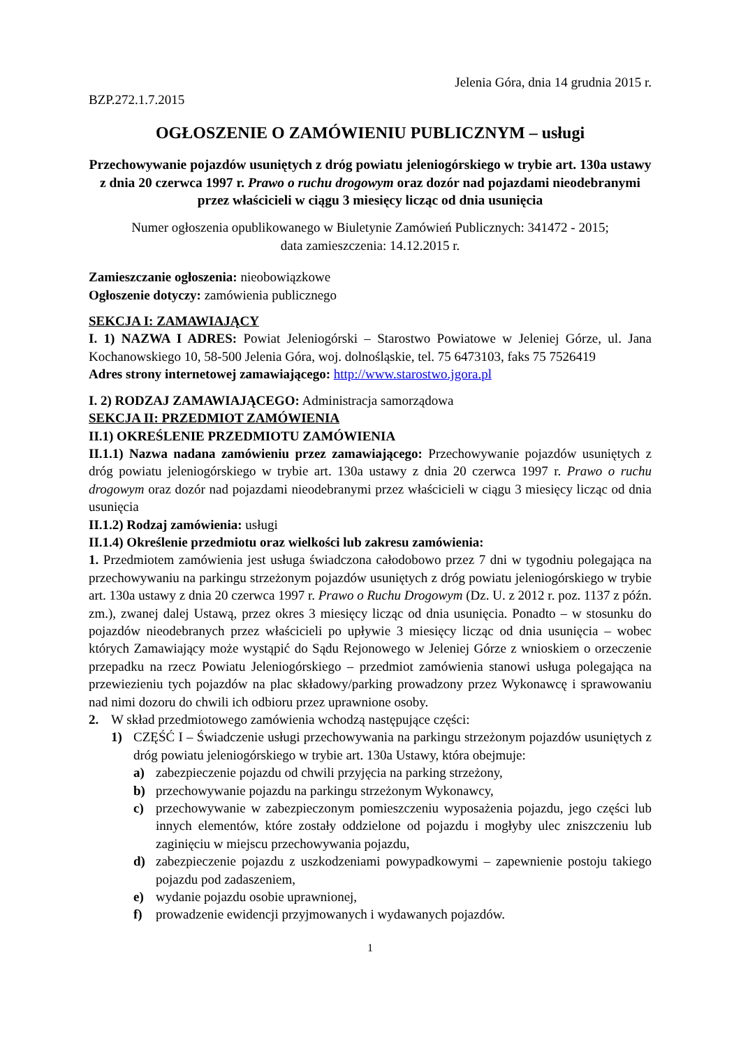Jelenia Góra, dnia 14 grudnia 2015 r.
BZP.272.1.7.2015
OGŁOSZENIE O ZAMÓWIENIU PUBLICZNYM – usługi
Przechowywanie pojazdów usuniętych z dróg powiatu jeleniogórskiego w trybie art. 130a ustawy z dnia 20 czerwca 1997 r. Prawo o ruchu drogowym oraz dozór nad pojazdami nieodebranymi przez właścicieli w ciągu 3 miesięcy licząc od dnia usunięcia
Numer ogłoszenia opublikowanego w Biuletynie Zamówień Publicznych: 341472 - 2015;
data zamieszczenia: 14.12.2015 r.
Zamieszczanie ogłoszenia: nieobowiązkowe
Ogłoszenie dotyczy: zamówienia publicznego
SEKCJA I: ZAMAWIAJĄCY
I. 1) NAZWA I ADRES: Powiat Jeleniogórski – Starostwo Powiatowe w Jeleniej Górze, ul. Jana Kochanowskiego 10, 58-500 Jelenia Góra, woj. dolnośląskie, tel. 75 6473103, faks 75 7526419
Adres strony internetowej zamawiającego: http://www.starostwo.jgora.pl
I. 2) RODZAJ ZAMAWIAJĄCEGO: Administracja samorządowa
SEKCJA II: PRZEDMIOT ZAMÓWIENIA
II.1) OKREŚLENIE PRZEDMIOTU ZAMÓWIENIA
II.1.1) Nazwa nadana zamówieniu przez zamawiającego: Przechowywanie pojazdów usuniętych z dróg powiatu jeleniogórskiego w trybie art. 130a ustawy z dnia 20 czerwca 1997 r. Prawo o ruchu drogowym oraz dozór nad pojazdami nieodebranymi przez właścicieli w ciągu 3 miesięcy licząc od dnia usunięcia
II.1.2) Rodzaj zamówienia: usługi
II.1.4) Określenie przedmiotu oraz wielkości lub zakresu zamówienia:
1. Przedmiotem zamówienia jest usługa świadczona całodobowo przez 7 dni w tygodniu polegająca na przechowywaniu na parkingu strzeżonym pojazdów usuniętych z dróg powiatu jeleniogórskiego w trybie art. 130a ustawy z dnia 20 czerwca 1997 r. Prawo o Ruchu Drogowym (Dz. U. z 2012 r. poz. 1137 z późn. zm.), zwanej dalej Ustawą, przez okres 3 miesięcy licząc od dnia usunięcia. Ponadto – w stosunku do pojazdów nieodebranych przez właścicieli po upływie 3 miesięcy licząc od dnia usunięcia – wobec których Zamawiający może wystąpić do Sądu Rejonowego w Jeleniej Górze z wnioskiem o orzeczenie przepadku na rzecz Powiatu Jeleniogórskiego – przedmiot zamówienia stanowi usługa polegająca na przewiezieniu tych pojazdów na plac składowy/parking prowadzony przez Wykonawcę i sprawowaniu nad nimi dozoru do chwili ich odbioru przez uprawnione osoby.
2. W skład przedmiotowego zamówienia wchodzą następujące części:
1) CZĘŚĆ I – Świadczenie usługi przechowywania na parkingu strzeżonym pojazdów usuniętych z dróg powiatu jeleniogórskiego w trybie art. 130a Ustawy, która obejmuje:
a) zabezpieczenie pojazdu od chwili przyjęcia na parking strzeżony,
b) przechowywanie pojazdu na parkingu strzeżonym Wykonawcy,
c) przechowywanie w zabezpieczonym pomieszczeniu wyposażenia pojazdu, jego części lub innych elementów, które zostały oddzielone od pojazdu i mogłyby ulec zniszczeniu lub zaginięciu w miejscu przechowywania pojazdu,
d) zabezpieczenie pojazdu z uszkodzeniami powypadkowymi – zapewnienie postoju takiego pojazdu pod zadaszeniem,
e) wydanie pojazdu osobie uprawnionej,
f) prowadzenie ewidencji przyjmowanych i wydawanych pojazdów.
1